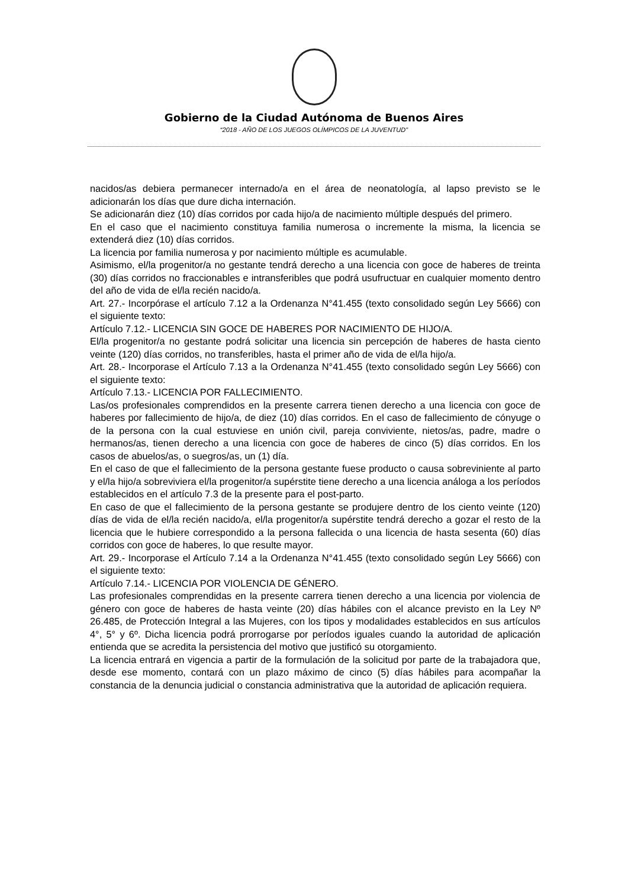Gobierno de la Ciudad Autónoma de Buenos Aires
“2018 - AÑO DE LOS JUEGOS OLÍMPICOS DE LA JUVENTUD"
nacidos/as debiera permanecer internado/a en el área de neonatología, al lapso previsto se le adicionarán los días que dure dicha internación.
Se adicionarán diez (10) días corridos por cada hijo/a de nacimiento múltiple después del primero.
En el caso que el nacimiento constituya familia numerosa o incremente la misma, la licencia se extenderá diez (10) días corridos.
La licencia por familia numerosa y por nacimiento múltiple es acumulable.
Asimismo, el/la progenitor/a no gestante tendrá derecho a una licencia con goce de haberes de treinta (30) días corridos no fraccionables e intransferibles que podrá usufructuar en cualquier momento dentro del año de vida de el/la recién nacido/a.
Art. 27.- Incorpórase el artículo 7.12 a la Ordenanza N°41.455 (texto consolidado según Ley 5666) con el siguiente texto:
Artículo 7.12.- LICENCIA SIN GOCE DE HABERES POR NACIMIENTO DE HIJO/A.
El/la progenitor/a no gestante podrá solicitar una licencia sin percepción de haberes de hasta ciento veinte (120) días corridos, no transferibles, hasta el primer año de vida de el/la hijo/a.
Art. 28.- Incorporase el Artículo 7.13 a la Ordenanza N°41.455 (texto consolidado según Ley 5666) con el siguiente texto:
Artículo 7.13.- LICENCIA POR FALLECIMIENTO.
Las/os profesionales comprendidos en la presente carrera tienen derecho a una licencia con goce de haberes por fallecimiento de hijo/a, de diez (10) días corridos. En el caso de fallecimiento de cónyuge o de la persona con la cual estuviese en unión civil, pareja conviviente, nietos/as, padre, madre o hermanos/as, tienen derecho a una licencia con goce de haberes de cinco (5) días corridos. En los casos de abuelos/as, o suegros/as, un (1) día.
En el caso de que el fallecimiento de la persona gestante fuese producto o causa sobreviniente al parto y el/la hijo/a sobreviviera el/la progenitor/a supérstite tiene derecho a una licencia análoga a los períodos establecidos en el artículo 7.3 de la presente para el post-parto.
En caso de que el fallecimiento de la persona gestante se produjere dentro de los ciento veinte (120) días de vida de el/la recién nacido/a, el/la progenitor/a supérstite tendrá derecho a gozar el resto de la licencia que le hubiere correspondido a la persona fallecida o una licencia de hasta sesenta (60) días corridos con goce de haberes, lo que resulte mayor.
Art. 29.- Incorporase el Artículo 7.14 a la Ordenanza N°41.455 (texto consolidado según Ley 5666) con el siguiente texto:
Artículo 7.14.- LICENCIA POR VIOLENCIA DE GÉNERO.
Las profesionales comprendidas en la presente carrera tienen derecho a una licencia por violencia de género con goce de haberes de hasta veinte (20) días hábiles con el alcance previsto en la Ley Nº 26.485, de Protección Integral a las Mujeres, con los tipos y modalidades establecidos en sus artículos 4°, 5° y 6º. Dicha licencia podrá prorrogarse por períodos iguales cuando la autoridad de aplicación entienda que se acredita la persistencia del motivo que justificó su otorgamiento.
La licencia entrará en vigencia a partir de la formulación de la solicitud por parte de la trabajadora que, desde ese momento, contará con un plazo máximo de cinco (5) días hábiles para acompañar la constancia de la denuncia judicial o constancia administrativa que la autoridad de aplicación requiera.